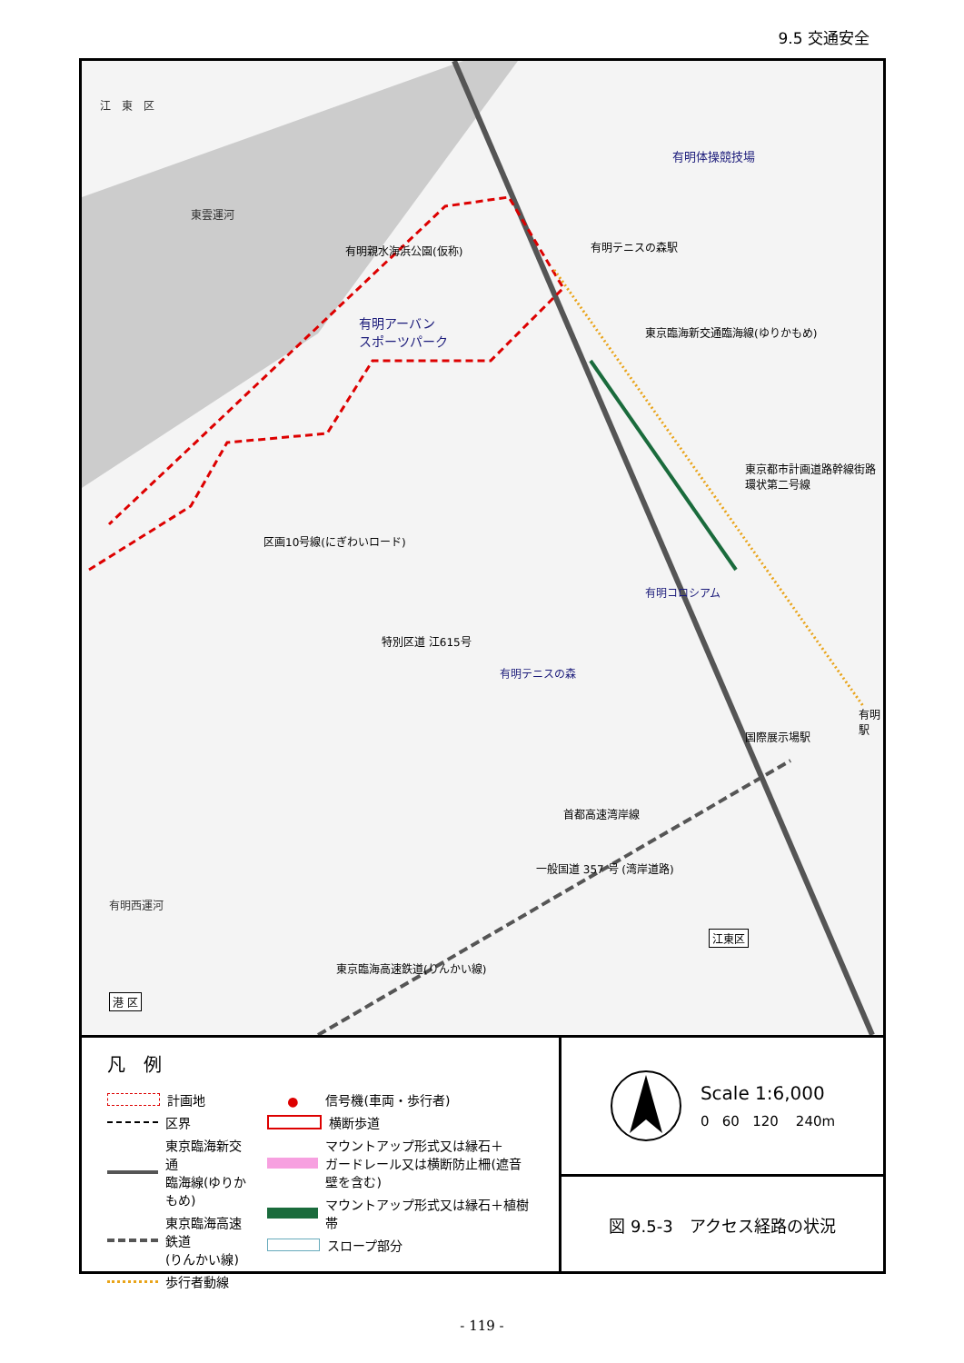9.5 交通安全
江　東　区
有明体操競技場
有明テニスの森駅 有明親水海浜公園(仮称)
有明アーバン
スポーツパーク 東京臨海新交通臨海線(ゆりかもめ)
東京都市計画道路幹線街路環状第二号線
区画10号線(にぎわいロード)
有明コロシアム
特別区道 江615号
有明テニスの森
国際展示場駅
有明駅
首都高速湾岸線
一般国道 357 号 (湾岸道路)
江東区
東京臨海高速鉄道(りんかい線)
港 区
有明西運河
東雲運河
凡　例
計画地
区界
東京臨海新交通
臨海線(ゆりかもめ)
東京臨海高速鉄道
(りんかい線)
歩行者動線
●
信号機(車両・歩行者)
横断歩道
マウントアップ形式又は縁石＋
ガードレール又は横断防止柵(遮音壁を含む)
マウントアップ形式又は縁石＋植樹帯
スロープ部分
Scale 1:6,000
0 60 120 240m
図 9.5-3　アクセス経路の状況
- 119 -